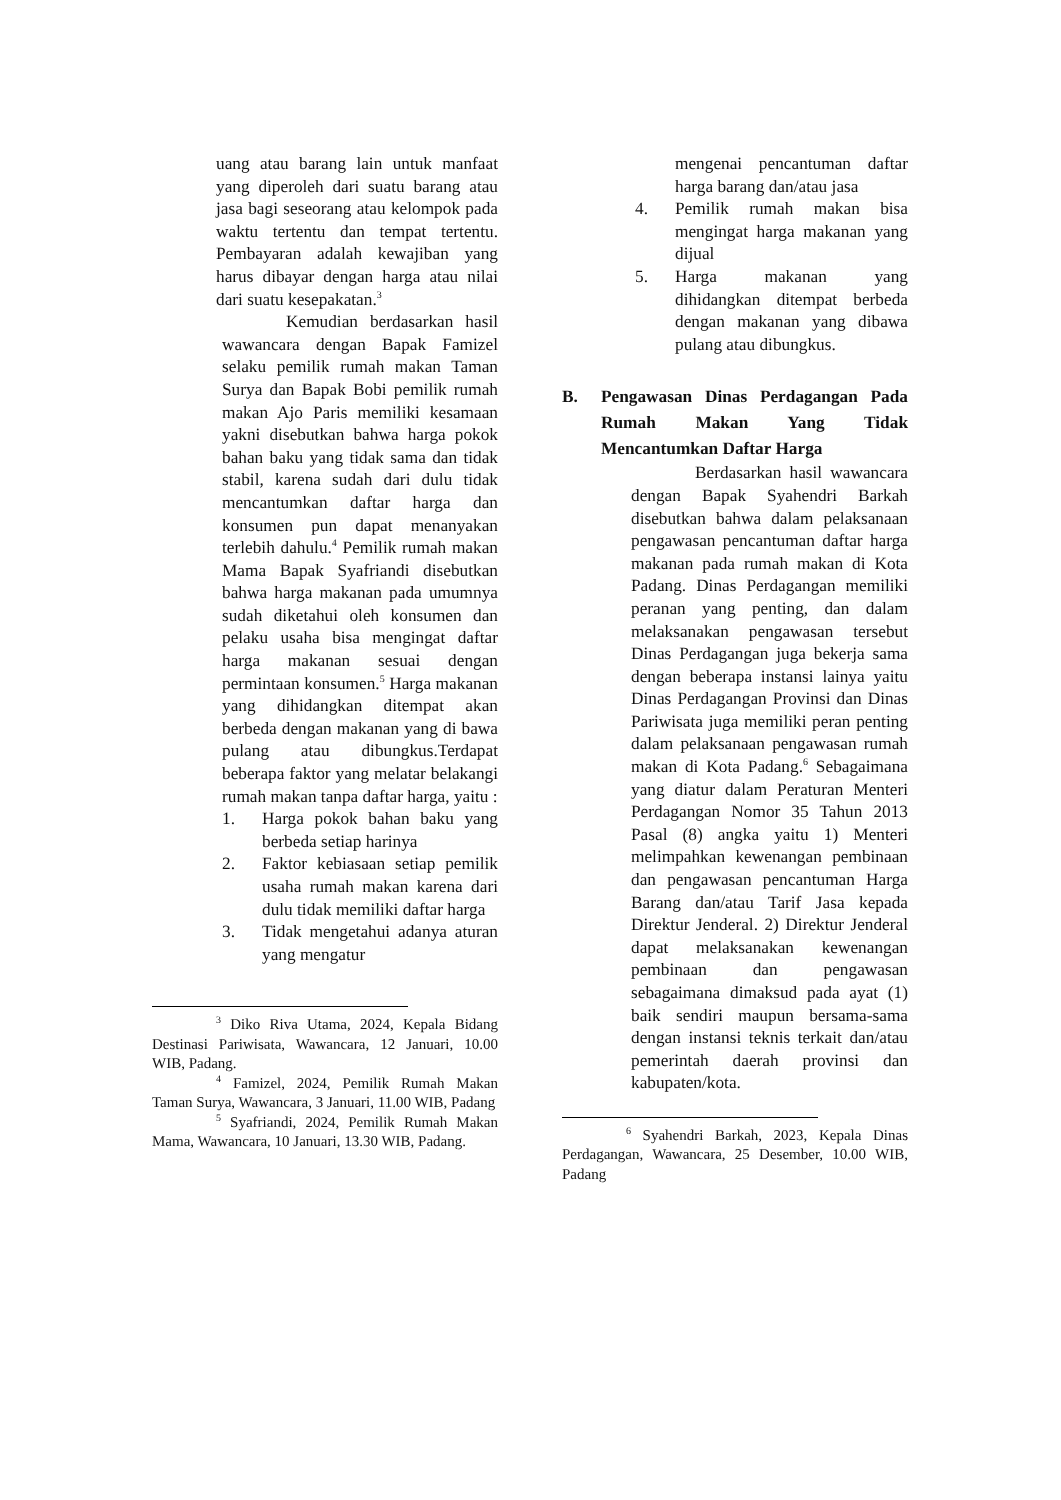uang atau barang lain untuk manfaat yang diperoleh dari suatu barang atau jasa bagi seseorang atau kelompok pada waktu tertentu dan tempat tertentu. Pembayaran adalah kewajiban yang harus dibayar dengan harga atau nilai dari suatu kesepakatan.<sup>3</sup>
Kemudian berdasarkan hasil wawancara dengan Bapak Famizel selaku pemilik rumah makan Taman Surya dan Bapak Bobi pemilik rumah makan Ajo Paris memiliki kesamaan yakni disebutkan bahwa harga pokok bahan baku yang tidak sama dan tidak stabil, karena sudah dari dulu tidak mencantumkan daftar harga dan konsumen pun dapat menanyakan terlebih dahulu.<sup>4</sup> Pemilik rumah makan Mama Bapak Syafriandi disebutkan bahwa harga makanan pada umumnya sudah diketahui oleh konsumen dan pelaku usaha bisa mengingat daftar harga makanan sesuai dengan permintaan konsumen.<sup>5</sup> Harga makanan yang dihidangkan ditempat akan berbeda dengan makanan yang di bawa pulang atau dibungkus.Terdapat beberapa faktor yang melatar belakangi rumah makan tanpa daftar harga, yaitu :
1. Harga pokok bahan baku yang berbeda setiap harinya
2. Faktor kebiasaan setiap pemilik usaha rumah makan karena dari dulu tidak memiliki daftar harga
3. Tidak mengetahui adanya aturan yang mengatur
<sup>3</sup> Diko Riva Utama, 2024, Kepala Bidang Destinasi Pariwisata, Wawancara, 12 Januari, 10.00 WIB, Padang.
<sup>4</sup> Famizel, 2024, Pemilik Rumah Makan Taman Surya, Wawancara, 3 Januari, 11.00 WIB, Padang
<sup>5</sup> Syafriandi, 2024, Pemilik Rumah Makan Mama, Wawancara, 10 Januari, 13.30 WIB, Padang.
mengenai pencantuman daftar harga barang dan/atau jasa
4. Pemilik rumah makan bisa mengingat harga makanan yang dijual
5. Harga makanan yang dihidangkan ditempat berbeda dengan makanan yang dibawa pulang atau dibungkus.
B. Pengawasan Dinas Perdagangan Pada Rumah Makan Yang Tidak Mencantumkan Daftar Harga
Berdasarkan hasil wawancara dengan Bapak Syahendri Barkah disebutkan bahwa dalam pelaksanaan pengawasan pencantuman daftar harga makanan pada rumah makan di Kota Padang. Dinas Perdagangan memiliki peranan yang penting, dan dalam melaksanakan pengawasan tersebut Dinas Perdagangan juga bekerja sama dengan beberapa instansi lainya yaitu Dinas Perdagangan Provinsi dan Dinas Pariwisata juga memiliki peran penting dalam pelaksanaan pengawasan rumah makan di Kota Padang.<sup>6</sup> Sebagaimana yang diatur dalam Peraturan Menteri Perdagangan Nomor 35 Tahun 2013 Pasal (8) angka yaitu 1) Menteri melimpahkan kewenangan pembinaan dan pengawasan pencantuman Harga Barang dan/atau Tarif Jasa kepada Direktur Jenderal. 2) Direktur Jenderal dapat melaksanakan kewenangan pembinaan dan pengawasan sebagaimana dimaksud pada ayat (1) baik sendiri maupun bersama-sama dengan instansi teknis terkait dan/atau pemerintah daerah provinsi dan kabupaten/kota.
<sup>6</sup> Syahendri Barkah, 2023, Kepala Dinas Perdagangan, Wawancara, 25 Desember, 10.00 WIB, Padang